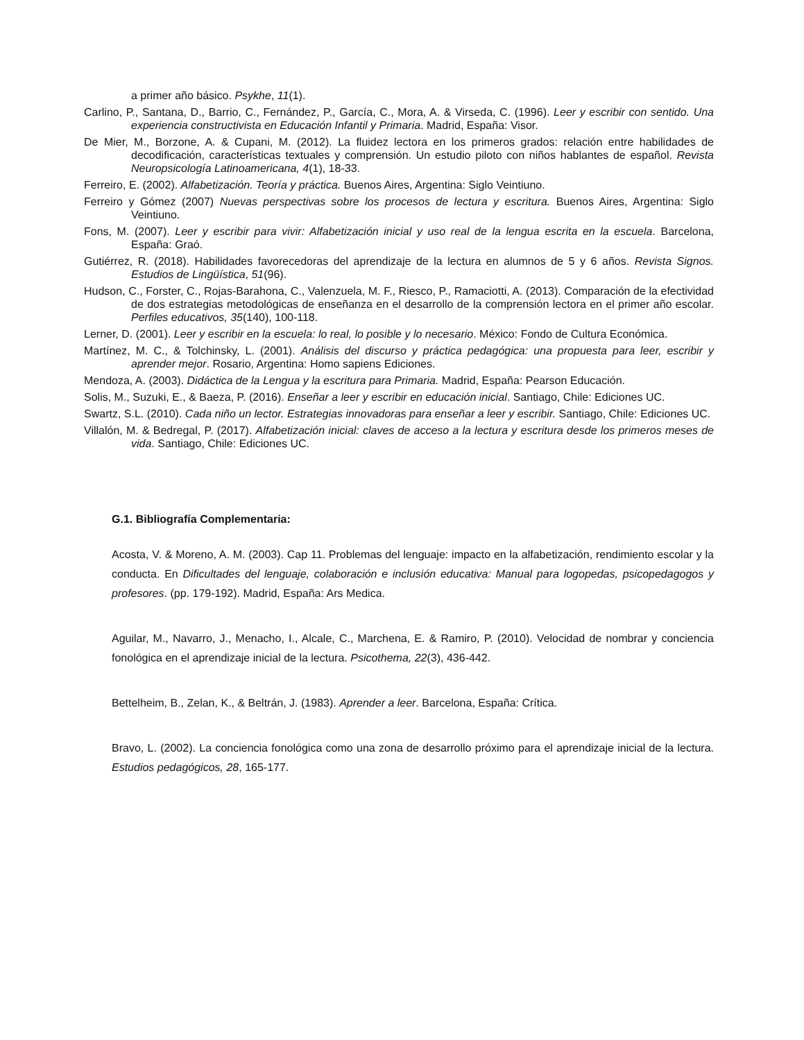a primer año básico. Psykhe, 11(1).
Carlino, P., Santana, D., Barrio, C., Fernández, P., García, C., Mora, A. & Virseda, C. (1996). Leer y escribir con sentido. Una experiencia constructivista en Educación Infantil y Primaria. Madrid, España: Visor.
De Mier, M., Borzone, A. & Cupani, M. (2012). La fluidez lectora en los primeros grados: relación entre habilidades de decodificación, características textuales y comprensión. Un estudio piloto con niños hablantes de español. Revista Neuropsicología Latinoamericana, 4(1), 18-33.
Ferreiro, E. (2002). Alfabetización. Teoría y práctica. Buenos Aires, Argentina: Siglo Veintiuno.
Ferreiro y Gómez (2007) Nuevas perspectivas sobre los procesos de lectura y escritura. Buenos Aires, Argentina: Siglo Veintiuno.
Fons, M. (2007). Leer y escribir para vivir: Alfabetización inicial y uso real de la lengua escrita en la escuela. Barcelona, España: Graó.
Gutiérrez, R. (2018). Habilidades favorecedoras del aprendizaje de la lectura en alumnos de 5 y 6 años. Revista Signos. Estudios de Lingüística, 51(96).
Hudson, C., Forster, C., Rojas-Barahona, C., Valenzuela, M. F., Riesco, P., Ramaciotti, A. (2013). Comparación de la efectividad de dos estrategias metodológicas de enseñanza en el desarrollo de la comprensión lectora en el primer año escolar. Perfiles educativos, 35(140), 100-118.
Lerner, D. (2001). Leer y escribir en la escuela: lo real, lo posible y lo necesario. México: Fondo de Cultura Económica.
Martínez, M. C., & Tolchinsky, L. (2001). Análisis del discurso y práctica pedagógica: una propuesta para leer, escribir y aprender mejor. Rosario, Argentina: Homo sapiens Ediciones.
Mendoza, A. (2003). Didáctica de la Lengua y la escritura para Primaria. Madrid, España: Pearson Educación.
Solis, M., Suzuki, E., & Baeza, P. (2016). Enseñar a leer y escribir en educación inicial. Santiago, Chile: Ediciones UC.
Swartz, S.L. (2010). Cada niño un lector. Estrategias innovadoras para enseñar a leer y escribir. Santiago, Chile: Ediciones UC.
Villalón, M. & Bedregal, P. (2017). Alfabetización inicial: claves de acceso a la lectura y escritura desde los primeros meses de vida. Santiago, Chile: Ediciones UC.
G.1. Bibliografía Complementaria:
Acosta, V. & Moreno, A. M. (2003). Cap 11. Problemas del lenguaje: impacto en la alfabetización, rendimiento escolar y la conducta. En Dificultades del lenguaje, colaboración e inclusión educativa: Manual para logopedas, psicopedagogos y profesores. (pp. 179-192). Madrid, España: Ars Medica.
Aguilar, M., Navarro, J., Menacho, I., Alcale, C., Marchena, E. & Ramiro, P. (2010). Velocidad de nombrar y conciencia fonológica en el aprendizaje inicial de la lectura. Psicothema, 22(3), 436-442.
Bettelheim, B., Zelan, K., & Beltrán, J. (1983). Aprender a leer. Barcelona, España: Crítica.
Bravo, L. (2002). La conciencia fonológica como una zona de desarrollo próximo para el aprendizaje inicial de la lectura. Estudios pedagógicos, 28, 165-177.